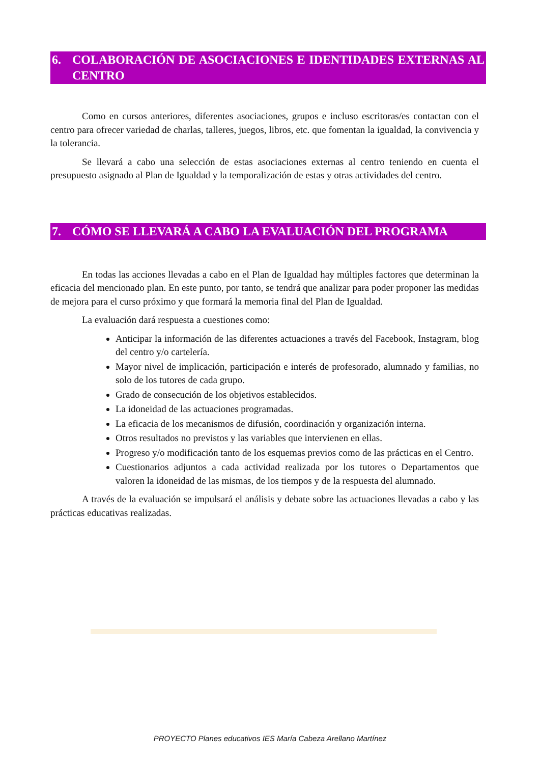6. COLABORACIÓN DE ASOCIACIONES E IDENTIDADES EXTERNAS AL CENTRO
Como en cursos anteriores, diferentes asociaciones, grupos e incluso escritoras/es contactan con el centro para ofrecer variedad de charlas, talleres, juegos, libros, etc. que fomentan la igualdad, la convivencia y la tolerancia.
Se llevará a cabo una selección de estas asociaciones externas al centro teniendo en cuenta el presupuesto asignado al Plan de Igualdad y la temporalización de estas y otras actividades del centro.
7. CÓMO SE LLEVARÁ A CABO LA EVALUACIÓN DEL PROGRAMA
En todas las acciones llevadas a cabo en el Plan de Igualdad hay múltiples factores que determinan la eficacia del mencionado plan. En este punto, por tanto, se tendrá que analizar para poder proponer las medidas de mejora para el curso próximo y que formará la memoria final del Plan de Igualdad.
La evaluación dará respuesta a cuestiones como:
Anticipar la información de las diferentes actuaciones a través del Facebook, Instagram, blog del centro y/o cartelería.
Mayor nivel de implicación, participación e interés de profesorado, alumnado y familias, no solo de los tutores de cada grupo.
Grado de consecución de los objetivos establecidos.
La idoneidad de las actuaciones programadas.
La eficacia de los mecanismos de difusión, coordinación y organización interna.
Otros resultados no previstos y las variables que intervienen en ellas.
Progreso y/o modificación tanto de los esquemas previos como de las prácticas en el Centro.
Cuestionarios adjuntos a cada actividad realizada por los tutores o Departamentos que valoren la idoneidad de las mismas, de los tiempos y de la respuesta del alumnado.
A través de la evaluación se impulsará el análisis y debate sobre las actuaciones llevadas a cabo y las prácticas educativas realizadas.
PROYECTO Planes educativos IES María Cabeza Arellano Martínez